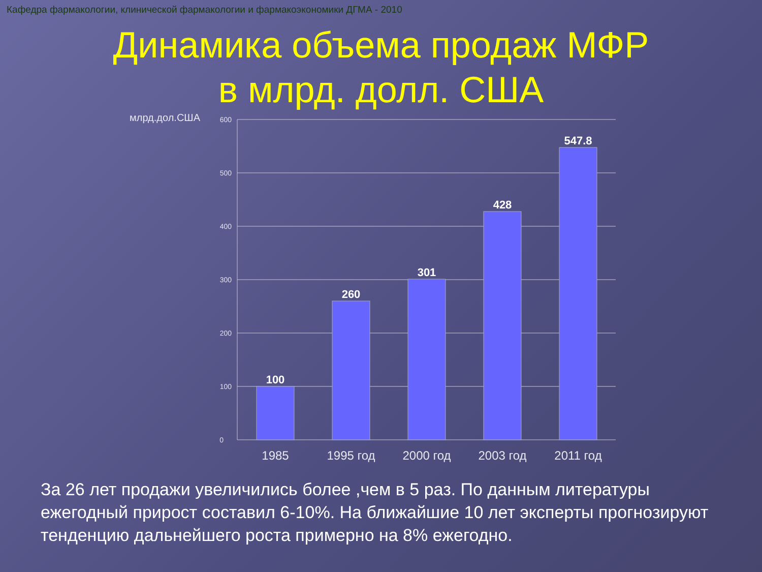Кафедра фармакологии, клинической фармакологии и фармакоэкономики ДГМА - 2010
Динамика объема продаж МФР
в млрд. долл. США
млрд.дол.США
600
500
400
300
200
100
0
100
260
301
428
547.8
1985
1995 год
2000 год
2003 год
2011 год
За 26 лет продажи увеличились более ,чем в 5 раз. По данным литературы ежегодный прирост составил 6-10%. На ближайшие 10 лет эксперты прогнозируют тенденцию дальнейшего роста примерно на 8% ежегодно.